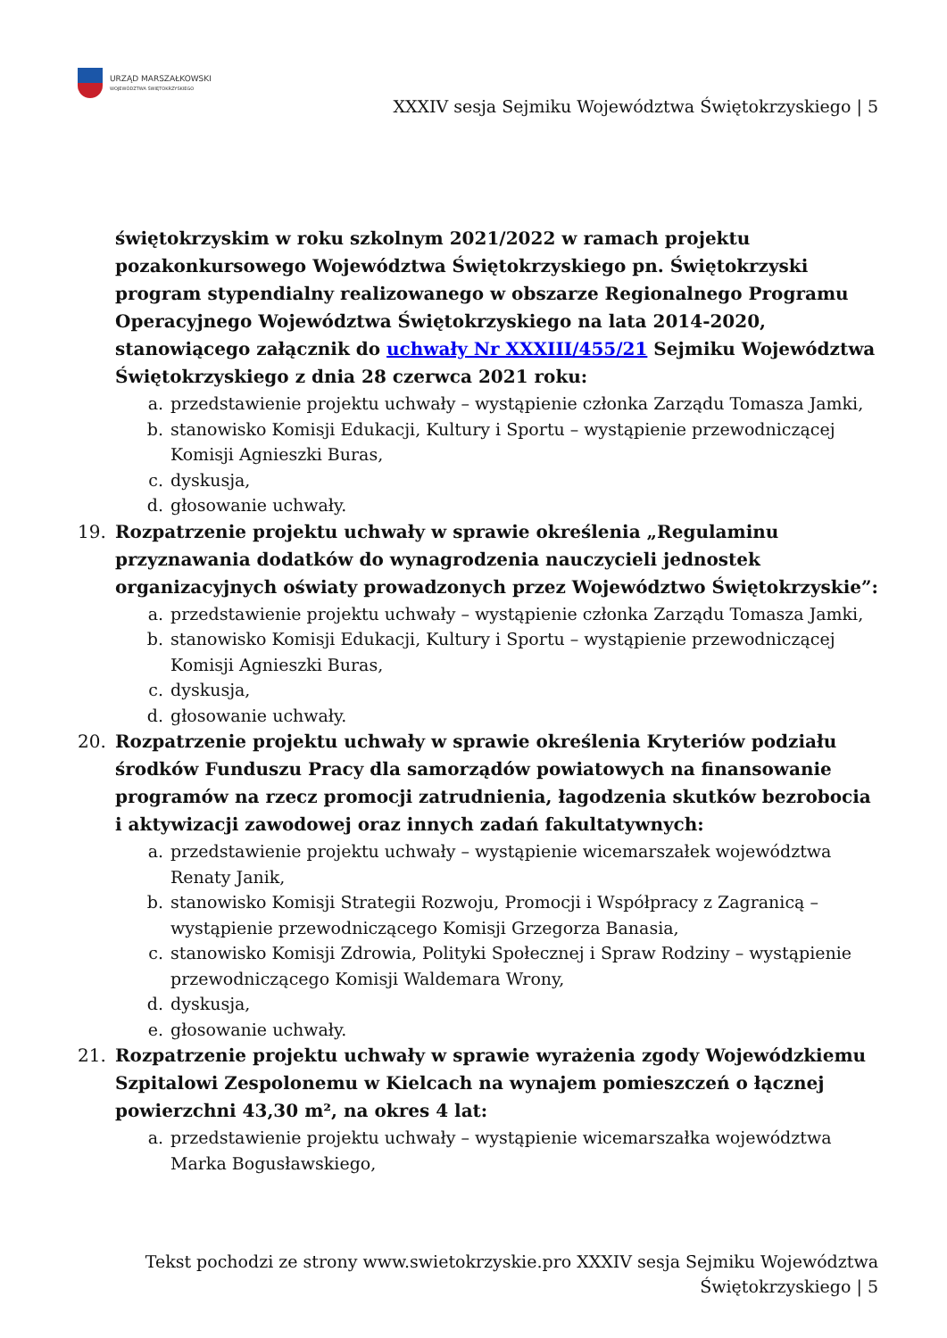URZĄD MARSZAŁKOWSKI
WOJEWÓDZTWA ŚWIĘTOKRZYSKIEGO
XXXIV sesja Sejmiku Województwa Świętokrzyskiego | 5
świętokrzyskim w roku szkolnym 2021/2022 w ramach projektu pozakonkursowego Województwa Świętokrzyskiego pn. Świętokrzyski program stypendialny realizowanego w obszarze Regionalnego Programu Operacyjnego Województwa Świętokrzyskiego na lata 2014-2020, stanowiącego załącznik do uchwały Nr XXXIII/455/21 Sejmiku Województwa Świętokrzyskiego z dnia 28 czerwca 2021 roku:
a. przedstawienie projektu uchwały – wystąpienie członka Zarządu Tomasza Jamki,
b. stanowisko Komisji Edukacji, Kultury i Sportu – wystąpienie przewodniczącej Komisji Agnieszki Buras,
c. dyskusja,
d. głosowanie uchwały.
19. Rozpatrzenie projektu uchwały w sprawie określenia „Regulaminu przyznawania dodatków do wynagrodzenia nauczycieli jednostek organizacyjnych oświaty prowadzonych przez Województwo Świętokrzyskie”:
a. przedstawienie projektu uchwały – wystąpienie członka Zarządu Tomasza Jamki,
b. stanowisko Komisji Edukacji, Kultury i Sportu – wystąpienie przewodniczącej Komisji Agnieszki Buras,
c. dyskusja,
d. głosowanie uchwały.
20. Rozpatrzenie projektu uchwały w sprawie określenia Kryteriów podziału środków Funduszu Pracy dla samorządów powiatowych na finansowanie programów na rzecz promocji zatrudnienia, łagodzenia skutków bezrobocia i aktywizacji zawodowej oraz innych zadań fakultatywnych:
a. przedstawienie projektu uchwały – wystąpienie wicemarszałek województwa Renaty Janik,
b. stanowisko Komisji Strategii Rozwoju, Promocji i Współpracy z Zagranicą – wystąpienie przewodniczącego Komisji Grzegorza Banasia,
c. stanowisko Komisji Zdrowia, Polityki Społecznej i Spraw Rodziny – wystąpienie przewodniczącego Komisji Waldemara Wrony,
d. dyskusja,
e. głosowanie uchwały.
21. Rozpatrzenie projektu uchwały w sprawie wyrażenia zgody Wojewódzkiemu Szpitalowi Zespolonemu w Kielcach na wynajem pomieszczeń o łącznej powierzchni 43,30 m², na okres 4 lat:
a. przedstawienie projektu uchwały – wystąpienie wicemarszałka województwa Marka Bogusławskiego,
Tekst pochodzi ze strony www.swietokrzyskie.pro XXXIV sesja Sejmiku Województwa Świętokrzyskiego | 5